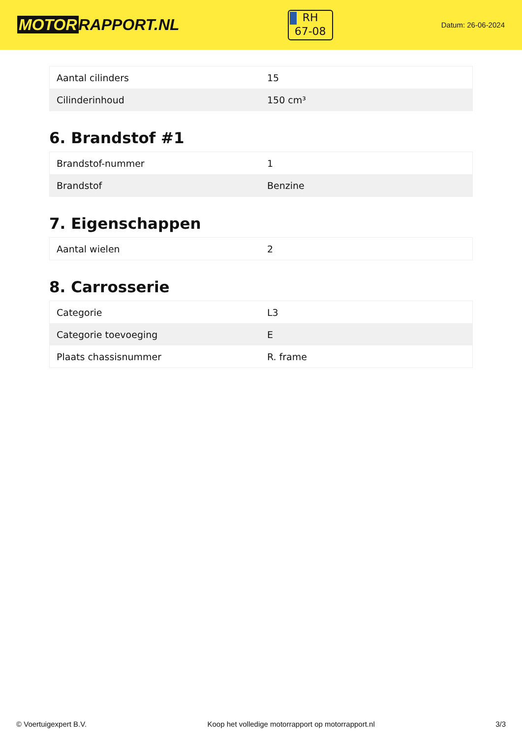MOTOR RAPPORT.NL
RH
67-08
Datum: 26-06-2024
| Aantal cilinders | 15 |
| Cilinderinhoud | 150 cm³ |
6. Brandstof #1
| Brandstof-nummer | 1 |
| Brandstof | Benzine |
7. Eigenschappen
| Aantal wielen | 2 |
8. Carrosserie
| Categorie | L3 |
| Categorie toevoeging | E |
| Plaats chassisnummer | R. frame |
© Voertuigexpert B.V. Koop het volledige motorrapport op motorrapport.nl 3/3